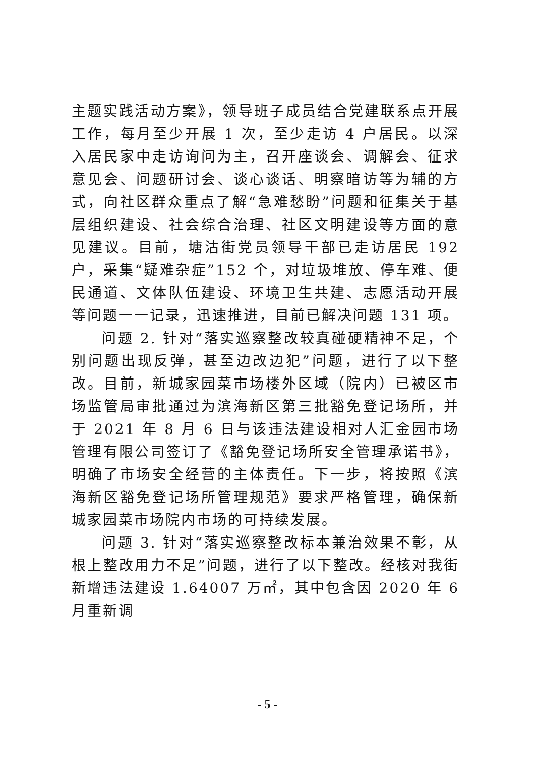主题实践活动方案》，领导班子成员结合党建联系点开展工作，每月至少开展 1 次，至少走访 4 户居民。以深入居民家中走访询问为主，召开座谈会、调解会、征求意见会、问题研讨会、谈心谈话、明察暗访等为辅的方式，向社区群众重点了解“急难愁盼”问题和征集关于基层组织建设、社会综合治理、社区文明建设等方面的意见建议。目前，塘沽街党员领导干部已走访居民 192 户，采集“疑难杂症”152 个，对垃圾堆放、停车难、便民通道、文体队伍建设、环境卫生共建、志愿活动开展等问题一一记录，迅速推进，目前已解决问题 131 项。
问题 2. 针对“落实巡察整改较真碰硬精神不足，个别问题出现反弹，甚至边改边犯”问题，进行了以下整改。目前，新城家园菜市场楼外区域（院内）已被区市场监管局审批通过为滨海新区第三批豁免登记场所，并于 2021 年 8 月 6 日与该违法建设相对人汇金园市场管理有限公司签订了《豁免登记场所安全管理承诺书》，明确了市场安全经营的主体责任。下一步，将按照《滨海新区豁免登记场所管理规范》要求严格管理，确保新城家园菜市场院内市场的可持续发展。
问题 3. 针对“落实巡察整改标本兼治效果不彰，从根上整改用力不足”问题，进行了以下整改。经核对我街新增违法建设 1.64007 万㎡，其中包含因 2020 年 6 月重新调
- 5 -